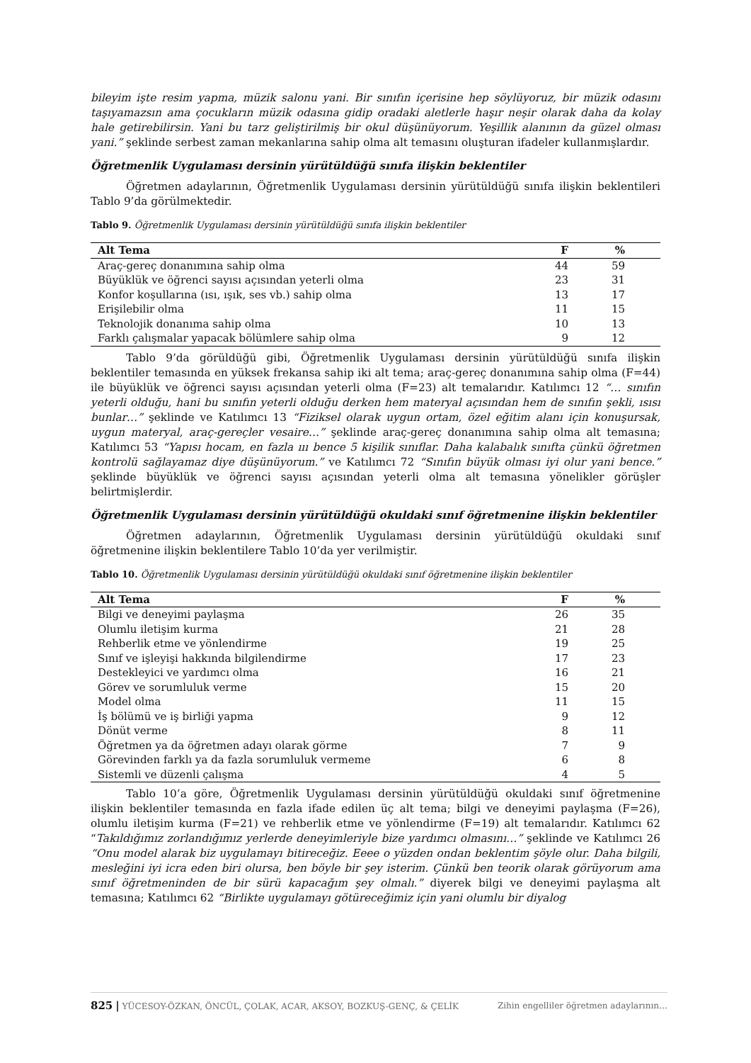bileyim işte resim yapma, müzik salonu yani. Bir sınıfın içerisine hep söylüyoruz, bir müzik odasını taşıyamazsın ama çocukların müzik odasına gidip oradaki aletlerle haşır neşir olarak daha da kolay hale getirebilirsin. Yani bu tarz geliştirilmiş bir okul düşünüyorum. Yeşillik alanının da güzel olması yani.” şeklinde serbest zaman mekanlarına sahip olma alt temasını oluşturan ifadeler kullanmışlardır.
Öğretmenlik Uygulaması dersinin yürütüldüğü sınıfa ilişkin beklentiler
Öğretmen adaylarının, Öğretmenlik Uygulaması dersinin yürütüldüğü sınıfa ilişkin beklentileri Tablo 9’da görülmektedir.
Tablo 9. Öğretmenlik Uygulaması dersinin yürütüldüğü sınıfa ilişkin beklentiler
| Alt Tema | F | % |
| --- | --- | --- |
| Araç-gereç donanımına sahip olma | 44 | 59 |
| Büyüklük ve öğrenci sayısı açısından yeterli olma | 23 | 31 |
| Konfor koşullarına (ısı, ışık, ses vb.) sahip olma | 13 | 17 |
| Erişilebilir olma | 11 | 15 |
| Teknolojik donanıma sahip olma | 10 | 13 |
| Farklı çalışmalar yapacak bölümlere sahip olma | 9 | 12 |
Tablo 9’da görüldüğü gibi, Öğretmenlik Uygulaması dersinin yürütüldüğü sınıfa ilişkin beklentiler temasında en yüksek frekansa sahip iki alt tema; araç-gereç donanımına sahip olma (F=44) ile büyüklük ve öğrenci sayısı açısından yeterli olma (F=23) alt temalarıdır. Katılımcı 12 “… sınıfın yeterli olduğu, hani bu sınıfın yeterli olduğu derken hem materyal açısından hem de sınıfın şekli, ısısı bunlar…” şeklinde ve Katılımcı 13 “Fiziksel olarak uygun ortam, özel eğitim alanı için konuşursak, uygun materyal, araç-gereçler vesaire…” şeklinde araç-gereç donanımına sahip olma alt temasına; Katılımcı 53 “Yapısı hocam, en fazla ııı bence 5 kişilik sınıflar. Daha kalabalık sınıfta çünkü öğretmen kontrolü sağlayamaz diye düşünüyorum.” ve Katılımcı 72 “Sınıfın büyük olması iyi olur yani bence.” şeklinde büyüklük ve öğrenci sayısı açısından yeterli olma alt temasına yönelikler görüşler belirtmişlerdir.
Öğretmenlik Uygulaması dersinin yürütüldüğü okuldaki sınıf öğretmenine ilişkin beklentiler
Öğretmen adaylarının, Öğretmenlik Uygulaması dersinin yürütüldüğü okuldaki sınıf öğretmenine ilişkin beklentilere Tablo 10’da yer verilmiştir.
Tablo 10. Öğretmenlik Uygulaması dersinin yürütüldüğü okuldaki sınıf öğretmenine ilişkin beklentiler
| Alt Tema | F | % |
| --- | --- | --- |
| Bilgi ve deneyimi paylaşma | 26 | 35 |
| Olumlu iletişim kurma | 21 | 28 |
| Rehberlik etme ve yönlendirme | 19 | 25 |
| Sınıf ve işleyişi hakkında bilgilendirme | 17 | 23 |
| Destekleyici ve yardımcı olma | 16 | 21 |
| Görev ve sorumluluk verme | 15 | 20 |
| Model olma | 11 | 15 |
| İş bölümü ve iş birliği yapma | 9 | 12 |
| Dönüt verme | 8 | 11 |
| Öğretmen ya da öğretmen adayı olarak görme | 7 | 9 |
| Görevinden farklı ya da fazla sorumluluk vermeme | 6 | 8 |
| Sistemli ve düzenli çalışma | 4 | 5 |
Tablo 10’a göre, Öğretmenlik Uygulaması dersinin yürütüldüğü okuldaki sınıf öğretmenine ilişkin beklentiler temasında en fazla ifade edilen üç alt tema; bilgi ve deneyimi paylaşma (F=26), olumlu iletişim kurma (F=21) ve rehberlik etme ve yönlendirme (F=19) alt temalarıdır. Katılımcı 62 “Takıldığımız zorlandığımız yerlerde deneyimleriyle bize yardımcı olmasını…” şeklinde ve Katılımcı 26 “Onu model alarak biz uygulamayı bitireceğiz. Eeee o yüzden ondan beklentim şöyle olur. Daha bilgili, mesleğini iyi icra eden biri olursa, ben böyle bir şey isterim. Çünkü ben teorik olarak görüyorum ama sınıf öğretmeninden de bir sürü kapacağım şey olmalı.” diyerek bilgi ve deneyimi paylaşma alt temasına; Katılımcı 62 “Birlikte uygulamayı götüreceğimiz için yani olumlu bir diyalog
825 | YÜCESOY-ÖZKAN, ÖNCÜL, ÇOLAK, ACAR, AKSOY, BOZKUŞ-GENÇ, & ÇELİK Zihin engelliler öğretmen adaylarının…